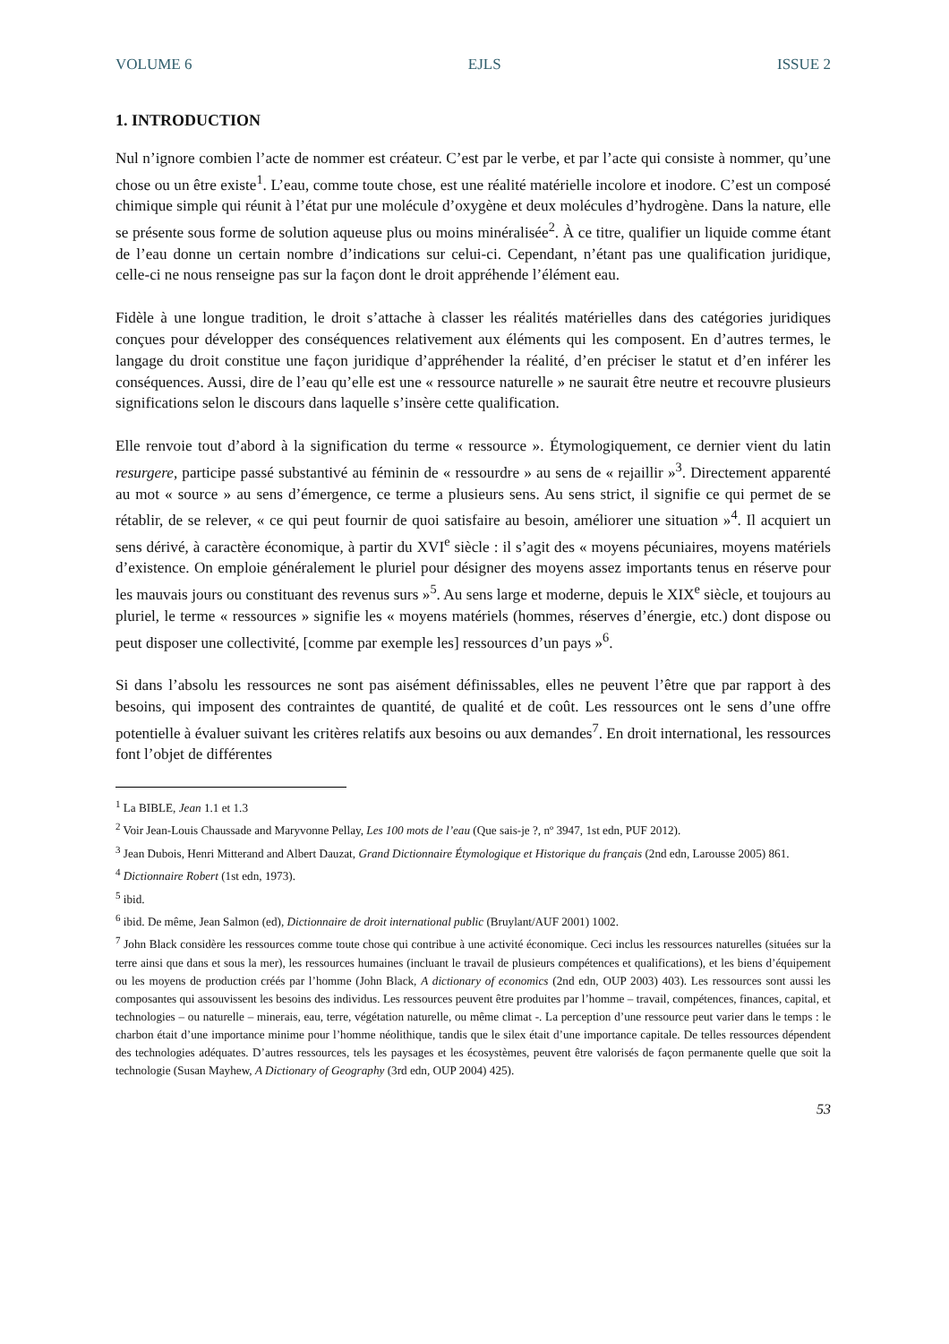VOLUME 6 EJLS ISSUE 2
1. INTRODUCTION
Nul n’ignore combien l’acte de nommer est créateur. C’est par le verbe, et par l’acte qui consiste à nommer, qu’une chose ou un être existe<sup>1</sup>. L’eau, comme toute chose, est une réalité matérielle incolore et inodore. C’est un composé chimique simple qui réunit à l’état pur une molécule d’oxygène et deux molécules d’hydrogène. Dans la nature, elle se présente sous forme de solution aqueuse plus ou moins minéralisée<sup>2</sup>. À ce titre, qualifier un liquide comme étant de l’eau donne un certain nombre d’indications sur celui-ci. Cependant, n’étant pas une qualification juridique, celle-ci ne nous renseigne pas sur la façon dont le droit appréhende l’élément eau.
Fidèle à une longue tradition, le droit s’attache à classer les réalités matérielles dans des catégories juridiques conçues pour développer des conséquences relativement aux éléments qui les composent. En d’autres termes, le langage du droit constitue une façon juridique d’appréhender la réalité, d’en préciser le statut et d’en inférer les conséquences. Aussi, dire de l’eau qu’elle est une « ressource naturelle » ne saurait être neutre et recouvre plusieurs significations selon le discours dans laquelle s’insère cette qualification.
Elle renvoie tout d’abord à la signification du terme « ressource ». Étymologiquement, ce dernier vient du latin resurgere, participe passé substantivé au féminin de « ressourdre » au sens de « rejaillir »<sup>3</sup>. Directement apparenté au mot « source » au sens d’émergence, ce terme a plusieurs sens. Au sens strict, il signifie ce qui permet de se rétablir, de se relever, « ce qui peut fournir de quoi satisfaire au besoin, améliorer une situation »<sup>4</sup>. Il acquiert un sens dérivé, à caractère économique, à partir du XVI<sup>e</sup> siècle : il s’agit des « moyens pécuniaires, moyens matériels d’existence. On emploie généralement le pluriel pour désigner des moyens assez importants tenus en réserve pour les mauvais jours ou constituant des revenus surs »<sup>5</sup>. Au sens large et moderne, depuis le XIX<sup>e</sup> siècle, et toujours au pluriel, le terme « ressources » signifie les « moyens matériels (hommes, réserves d’énergie, etc.) dont dispose ou peut disposer une collectivité, [comme par exemple les] ressources d’un pays »<sup>6</sup>.
Si dans l’absolu les ressources ne sont pas aisément définissables, elles ne peuvent l’être que par rapport à des besoins, qui imposent des contraintes de quantité, de qualité et de coût. Les ressources ont le sens d’une offre potentielle à évaluer suivant les critères relatifs aux besoins ou aux demandes<sup>7</sup>. En droit international, les ressources font l’objet de différentes
<sup>1</sup> La BIBLE, Jean 1.1 et 1.3
<sup>2</sup> Voir Jean-Louis Chaussade and Maryvonne Pellay, Les 100 mots de l’eau (Que sais-je ?, nº 3947, 1st edn, PUF 2012).
<sup>3</sup> Jean Dubois, Henri Mitterand and Albert Dauzat, Grand Dictionnaire Étymologique et Historique du français (2nd edn, Larousse 2005) 861.
<sup>4</sup> Dictionnaire Robert (1st edn, 1973).
<sup>5</sup> ibid.
<sup>6</sup> ibid. De même, Jean Salmon (ed), Dictionnaire de droit international public (Bruylant/AUF 2001) 1002.
<sup>7</sup> John Black considère les ressources comme toute chose qui contribue à une activité économique. Ceci inclus les ressources naturelles (situées sur la terre ainsi que dans et sous la mer), les ressources humaines (incluant le travail de plusieurs compétences et qualifications), et les biens d’équipement ou les moyens de production créés par l’homme (John Black, A dictionary of economics (2nd edn, OUP 2003) 403). Les ressources sont aussi les composantes qui assouvissent les besoins des individus. Les ressources peuvent être produites par l’homme – travail, compétences, finances, capital, et technologies – ou naturelle – minerais, eau, terre, végétation naturelle, ou même climat -. La perception d’une ressource peut varier dans le temps : le charbon était d’une importance minime pour l’homme néolithique, tandis que le silex était d’une importance capitale. De telles ressources dépendent des technologies adéquates. D’autres ressources, tels les paysages et les écosystèmes, peuvent être valorisés de façon permanente quelle que soit la technologie (Susan Mayhew, A Dictionary of Geography (3rd edn, OUP 2004) 425).
53